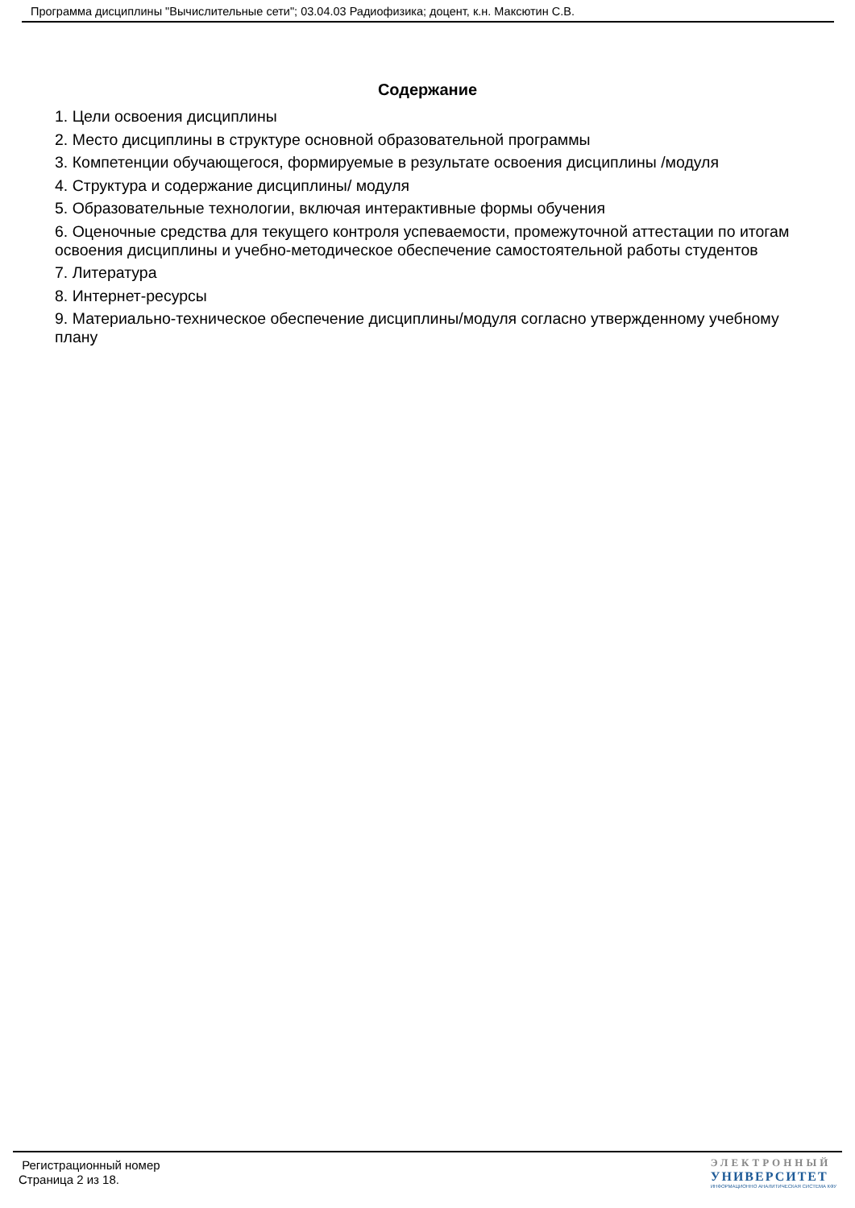Программа дисциплины "Вычислительные сети"; 03.04.03 Радиофизика; доцент, к.н. Максютин С.В.
Содержание
1. Цели освоения дисциплины
2. Место дисциплины в структуре основной образовательной программы
3. Компетенции обучающегося, формируемые в результате освоения дисциплины /модуля
4. Структура и содержание дисциплины/ модуля
5. Образовательные технологии, включая интерактивные формы обучения
6. Оценочные средства для текущего контроля успеваемости, промежуточной аттестации по итогам освоения дисциплины и учебно-методическое обеспечение самостоятельной работы студентов
7. Литература
8. Интернет-ресурсы
9. Материально-техническое обеспечение дисциплины/модуля согласно утвержденному учебному плану
Регистрационный номер
Страница 2 из 18.
ЭЛЕКТРОННЫЙ
УНИВЕРСИТЕТ
ИНФОРМАЦИОННО АНАЛИТИЧЕСКАЯ СИСТЕМА КФУ